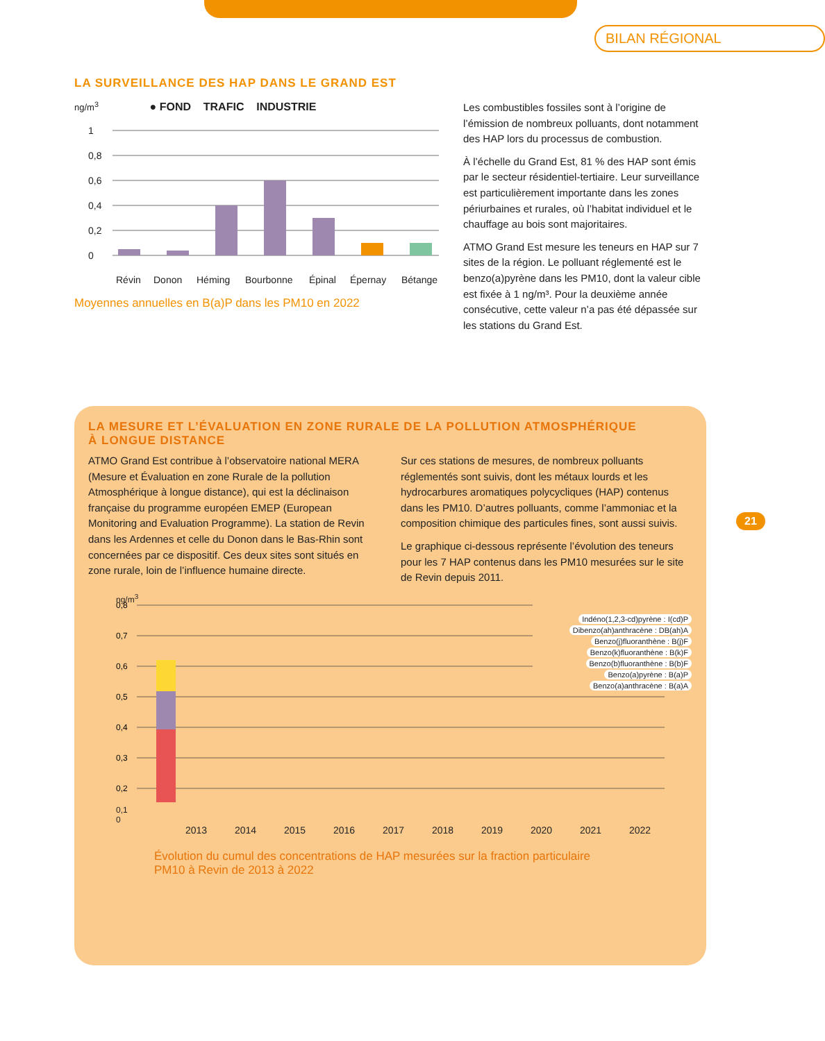BILAN RÉGIONAL
LA SURVEILLANCE DES HAP DANS LE GRAND EST
ng/m<sup>3</sup> ● FOND TRAFIC INDUSTRIE
1
0,8
0,6
0,4
0,2
0
Révin
Donon
Héming
Bourbonne
Épinal
Épernay
Bétange
Moyennes annuelles en B(a)P dans les PM10 en 2022
Les combustibles fossiles sont à l’origine de l’émission de nombreux polluants, dont notamment des HAP lors du processus de combustion.
À l’échelle du Grand Est, 81 % des HAP sont émis par le secteur résidentiel-tertiaire. Leur surveillance est particulièrement importante dans les zones périurbaines et rurales, où l’habitat individuel et le chauffage au bois sont majoritaires.
ATMO Grand Est mesure les teneurs en HAP sur 7 sites de la région. Le polluant réglementé est le benzo(a)pyrène dans les PM10, dont la valeur cible est fixée à 1 ng/m³. Pour la deuxième année consécutive, cette valeur n’a pas été dépassée sur les stations du Grand Est.
LA MESURE ET L’ÉVALUATION EN ZONE RURALE DE LA POLLUTION ATMOSPHÉRIQUE
À LONGUE DISTANCE
ATMO Grand Est contribue à l’observatoire national MERA (Mesure et Évaluation en zone Rurale de la pollution Atmosphérique à longue distance), qui est la déclinaison française du programme européen EMEP (European Monitoring and Evaluation Programme). La station de Revin dans les Ardennes et celle du Donon dans le Bas-Rhin sont concernées par ce dispositif. Ces deux sites sont situés en zone rurale, loin de l’influence humaine directe.
Sur ces stations de mesures, de nombreux polluants réglementés sont suivis, dont les métaux lourds et les hydrocarbures aromatiques polycycliques (HAP) contenus dans les PM10. D’autres polluants, comme l’ammoniac et la composition chimique des particules fines, sont aussi suivis.
Le graphique ci-dessous représente l’évolution des teneurs pour les 7 HAP contenus dans les PM10 mesurées sur le site de Revin depuis 2011.
ng/m<sup>3</sup>
Indéno(1,2,3-cd)pyrène : I(cd)P
Dibenzo(ah)anthracène : DB(ah)A
Benzo(j)fluoranthène : B(j)F
Benzo(k)fluoranthène : B(k)F
Benzo(b)fluoranthène : B(b)F
Benzo(a)pyrène : B(a)P
Benzo(a)anthracène : B(a)A
0,8
0,7
0,6
0,5
0,4
0,3
0,2
0,1
0
2013 2014 2015 2016 2017 2018 2019 2020 2021 2022
Évolution du cumul des concentrations de HAP mesurées sur la fraction particulaire
PM10 à Revin de 2013 à 2022
21